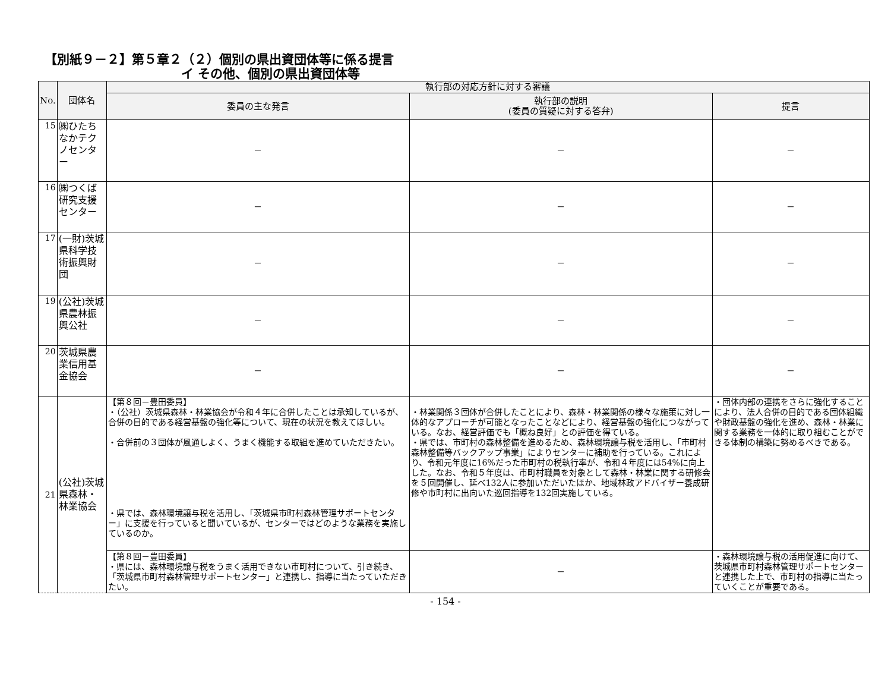【別紙９－２】第５章２（２）個別の県出資団体等に係る提言
イ その他、個別の県出資団体等
| No. | 団体名 | 執行部の対応方針に対する審議 | | |
| --- | --- | --- | --- | --- |
| | | 委員の主な発言 | 執行部の説明 (委員の質疑に対する答弁) | 提言 |
| 15 | ㈱ひたちなかテクノセンター | － | － | － |
| 16 | ㈱つくば研究支援センター | － | － | － |
| 17 | (一財)茨城県科学技術振興財団 | － | － | － |
| 19 | (公社)茨城県農林振興公社 | － | － | － |
| 20 | 茨城県農業信用基金協会 | － | － | － |
| 21 | (公社)茨城県森林・林業協会 | 【第８回－豊田委員】 ・（公社）茨城県森林・林業協会が令和４年に合併したことは承知しているが、合併の目的である経営基盤の強化等について、現在の状況を教えてほしい。 ・合併前の３団体が風通しよく、うまく機能する取組を進めていただきたい。 ・県では、森林環境譲与税を活用し、「茨城県市町村森林管理サポートセンター」に支援を行っていると聞いているが、センターではどのような業務を実施しているのか。 | ・林業関係３団体が合併したことにより、森林・林業関係の様々な施策に対し一体的なアプローチが可能となったことなどにより、経営基盤の強化につながっている。なお、経営評価でも「概ね良好」との評価を得ている。 ・県では、市町村の森林整備を進めるため、森林環境譲与税を活用し、「市町村森林整備等バックアップ事業」によりセンターに補助を行っている。これにより、令和元年度に16%だった市町村の税執行率が、令和４年度には54%に向上した。なお、令和５年度は、市町村職員を対象として森林・林業に関する研修会を５回開催し、延べ132人に参加いただいたほか、地域林政アドバイザー養成研修や市町村に出向いた巡回指導を132回実施している。 | ・団体内部の連携をさらに強化することにより、法人合併の目的である団体組織や財政基盤の強化を進め、森林・林業に関する業務を一体的に取り組むことができる体制の構築に努めるべきである。 |
| | | 【第８回－豊田委員】 ・県には、森林環境譲与税をうまく活用できない市町村について、引き続き、「茨城県市町村森林管理サポートセンター」と連携し、指導に当たっていただきたい。 | － | ・森林環境譲与税の活用促進に向けて、茨城県市町村森林管理サポートセンターと連携した上で、市町村の指導に当たっていくことが重要である。 |
- 154 -